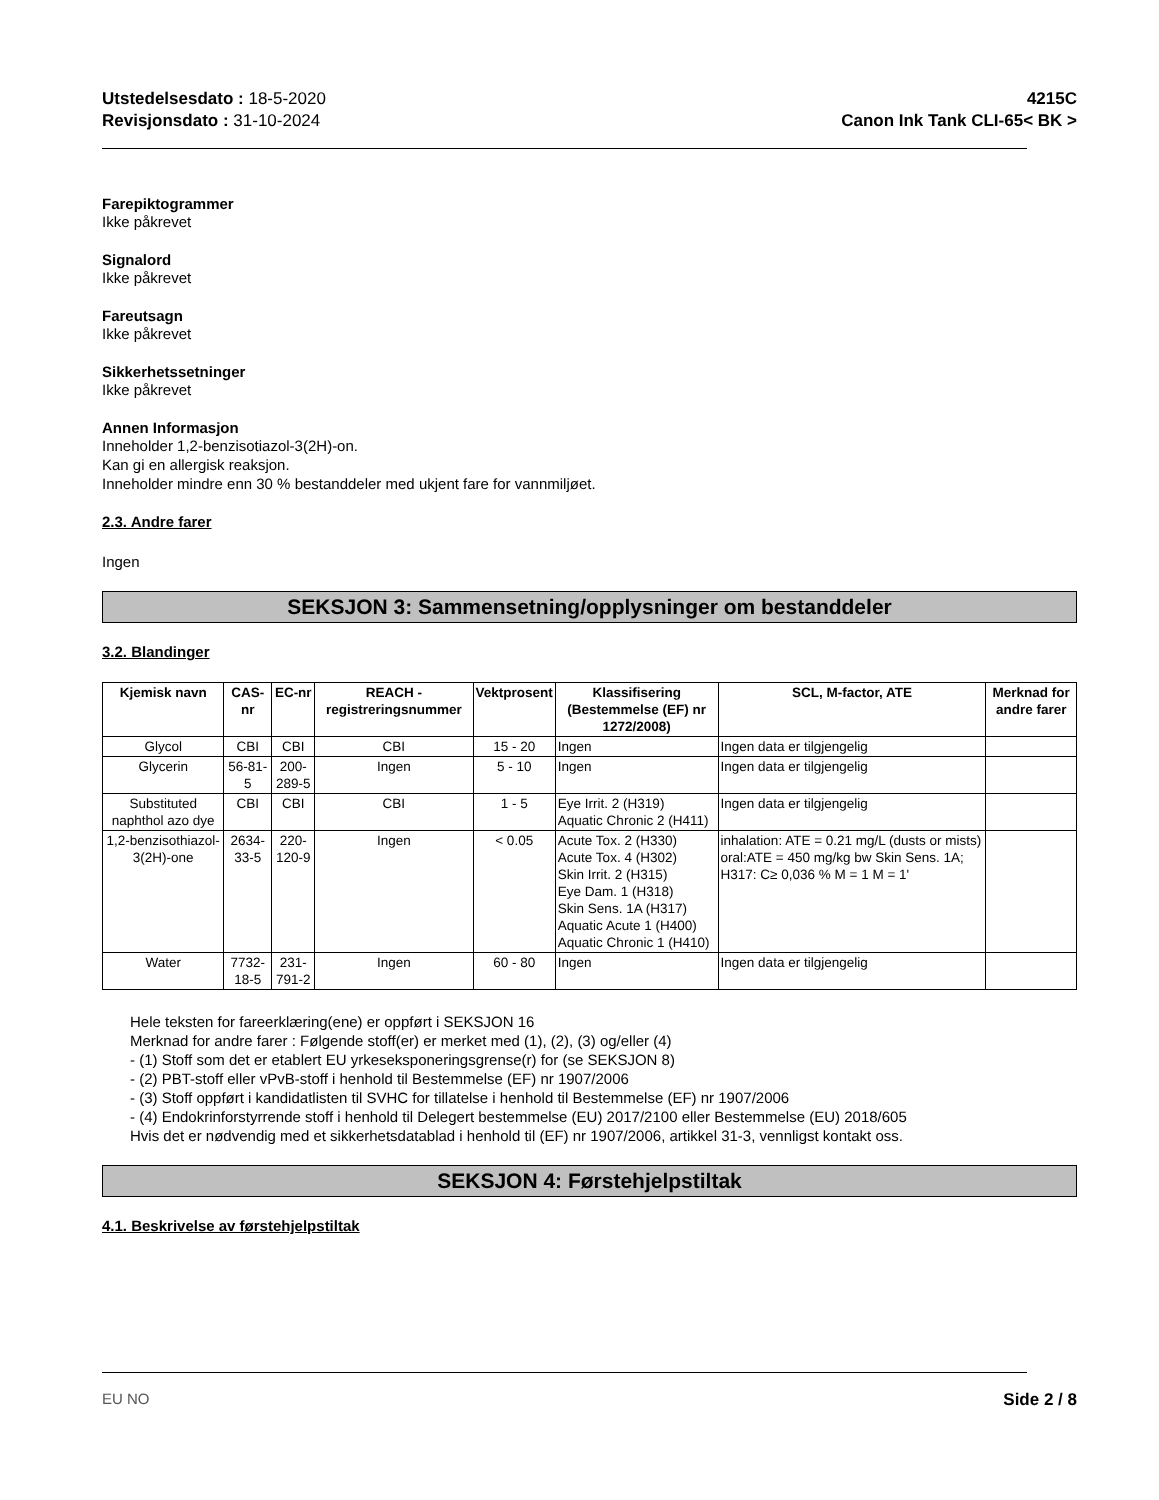Utstedelsesdato : 18-5-2020
Revisjonsdato : 31-10-2024
4215C
Canon Ink Tank CLI-65< BK >
Farepiktogrammer
Ikke påkrevet
Signalord
Ikke påkrevet
Fareutsagn
Ikke påkrevet
Sikkerhetssetninger
Ikke påkrevet
Annen Informasjon
Inneholder 1,2-benzisotiazol-3(2H)-on.
Kan gi en allergisk reaksjon.
Inneholder mindre enn 30 % bestanddeler med ukjent fare for vannmiljøet.
2.3. Andre farer
Ingen
SEKSJON 3: Sammensetning/opplysninger om bestanddeler
3.2. Blandinger
| Kjemisk navn | CAS-nr | EC-nr | REACH -registreringsnummer | Vektprosent | Klassifisering (Bestemmelse (EF) nr 1272/2008) | SCL, M-factor, ATE | Merknad for andre farer |
| --- | --- | --- | --- | --- | --- | --- | --- |
| Glycol | CBI | CBI | CBI | 15 - 20 | Ingen | Ingen data er tilgjengelig | |
| Glycerin | 56-81-5 | 200-289-5 | Ingen | 5 - 10 | Ingen | Ingen data er tilgjengelig | |
| Substituted naphthol azo dye | CBI | CBI | CBI | 1 - 5 | Eye Irrit. 2 (H319) Aquatic Chronic 2 (H411) | Ingen data er tilgjengelig | |
| 1,2-benzisothiazol-3(2H)-one | 2634-33-5 | 220-120-9 | Ingen | < 0.05 | Acute Tox. 2 (H330) Acute Tox. 4 (H302) Skin Irrit. 2 (H315) Eye Dam. 1 (H318) Skin Sens. 1A (H317) Aquatic Acute 1 (H400) Aquatic Chronic 1 (H410) | inhalation: ATE = 0.21 mg/L (dusts or mists) oral:ATE = 450 mg/kg bw Skin Sens. 1A; H317: C≥ 0,036 % M = 1 M = 1' | |
| Water | 7732-18-5 | 231-791-2 | Ingen | 60 - 80 | Ingen | Ingen data er tilgjengelig | |
Hele teksten for fareerklæring(ene) er oppført i SEKSJON 16
Merknad for andre farer : Følgende stoff(er) er merket med (1), (2), (3) og/eller (4)
- (1) Stoff som det er etablert EU yrkeseksponeringsgrense(r) for (se SEKSJON 8)
- (2) PBT-stoff eller vPvB-stoff i henhold til Bestemmelse (EF) nr 1907/2006
- (3) Stoff oppført i kandidatlisten til SVHC for tillatelse i henhold til Bestemmelse (EF) nr 1907/2006
- (4) Endokrinforstyrrende stoff i henhold til Delegert bestemmelse (EU) 2017/2100 eller Bestemmelse (EU) 2018/605
Hvis det er nødvendig med et sikkerhetsdatablad i henhold til (EF) nr 1907/2006, artikkel 31-3, vennligst kontakt oss.
SEKSJON 4: Førstehjelpstiltak
4.1. Beskrivelse av førstehjelpstiltak
EU NO Side 2 / 8